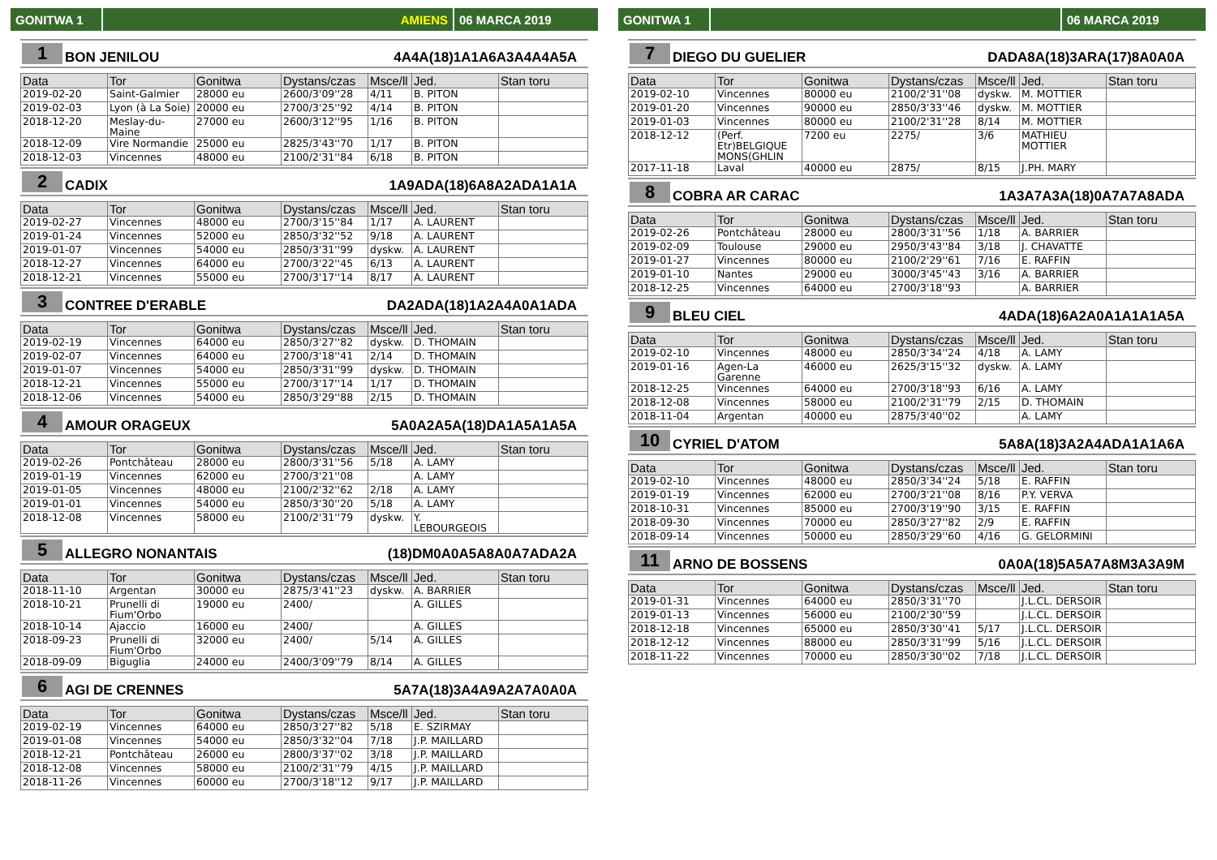GONITWA 1 AMIENS 06 MARCA 2019
1 BON JENILOU 4A4A(18)1A1A6A3A4A4A5A
| Data | Tor | Gonitwa | Dystans/czas | Msce/ll | Jed. | Stan toru |
| --- | --- | --- | --- | --- | --- | --- |
| 2019-02-20 | Saint-Galmier | 28000 eu | 2600/3'09''28 | 4/11 | B. PITON | |
| 2019-02-03 | Lyon (à La Soie) | 20000 eu | 2700/3'25''92 | 4/14 | B. PITON | |
| 2018-12-20 | Meslay-du-Maine | 27000 eu | 2600/3'12''95 | 1/16 | B. PITON | |
| 2018-12-09 | Vire Normandie | 25000 eu | 2825/3'43''70 | 1/17 | B. PITON | |
| 2018-12-03 | Vincennes | 48000 eu | 2100/2'31''84 | 6/18 | B. PITON | |
2 CADIX 1A9ADA(18)6A8A2ADA1A1A
| Data | Tor | Gonitwa | Dystans/czas | Msce/ll | Jed. | Stan toru |
| --- | --- | --- | --- | --- | --- | --- |
| 2019-02-27 | Vincennes | 48000 eu | 2700/3'15''84 | 1/17 | A. LAURENT | |
| 2019-01-24 | Vincennes | 52000 eu | 2850/3'32''52 | 9/18 | A. LAURENT | |
| 2019-01-07 | Vincennes | 54000 eu | 2850/3'31''99 | dyskw. | A. LAURENT | |
| 2018-12-27 | Vincennes | 64000 eu | 2700/3'22''45 | 6/13 | A. LAURENT | |
| 2018-12-21 | Vincennes | 55000 eu | 2700/3'17''14 | 8/17 | A. LAURENT | |
3 CONTREE D'ERABLE DA2ADA(18)1A2A4A0A1ADA
| Data | Tor | Gonitwa | Dystans/czas | Msce/ll | Jed. | Stan toru |
| --- | --- | --- | --- | --- | --- | --- |
| 2019-02-19 | Vincennes | 64000 eu | 2850/3'27''82 | dyskw. | D. THOMAIN | |
| 2019-02-07 | Vincennes | 64000 eu | 2700/3'18''41 | 2/14 | D. THOMAIN | |
| 2019-01-07 | Vincennes | 54000 eu | 2850/3'31''99 | dyskw. | D. THOMAIN | |
| 2018-12-21 | Vincennes | 55000 eu | 2700/3'17''14 | 1/17 | D. THOMAIN | |
| 2018-12-06 | Vincennes | 54000 eu | 2850/3'29''88 | 2/15 | D. THOMAIN | |
4 AMOUR ORAGEUX 5A0A2A5A(18)DA1A5A1A5A
| Data | Tor | Gonitwa | Dystans/czas | Msce/ll | Jed. | Stan toru |
| --- | --- | --- | --- | --- | --- | --- |
| 2019-02-26 | Pontchâteau | 28000 eu | 2800/3'31''56 | 5/18 | A. LAMY | |
| 2019-01-19 | Vincennes | 62000 eu | 2700/3'21''08 | | A. LAMY | |
| 2019-01-05 | Vincennes | 48000 eu | 2100/2'32''62 | 2/18 | A. LAMY | |
| 2019-01-01 | Vincennes | 54000 eu | 2850/3'30''20 | 5/18 | A. LAMY | |
| 2018-12-08 | Vincennes | 58000 eu | 2100/2'31''79 | dyskw. | Y. LEBOURGEOIS | |
5 ALLEGRO NONANTAIS (18)DM0A0A5A8A0A7ADA2A
| Data | Tor | Gonitwa | Dystans/czas | Msce/ll | Jed. | Stan toru |
| --- | --- | --- | --- | --- | --- | --- |
| 2018-11-10 | Argentan | 30000 eu | 2875/3'41''23 | dyskw. | A. BARRIER | |
| 2018-10-21 | Prunelli di Fium'Orbo | 19000 eu | 2400/ | | A. GILLES | |
| 2018-10-14 | Ajaccio | 16000 eu | 2400/ | | A. GILLES | |
| 2018-09-23 | Prunelli di Fium'Orbo | 32000 eu | 2400/ | 5/14 | A. GILLES | |
| 2018-09-09 | Biguglia | 24000 eu | 2400/3'09''79 | 8/14 | A. GILLES | |
6 AGI DE CRENNES 5A7A(18)3A4A9A2A7A0A0A
| Data | Tor | Gonitwa | Dystans/czas | Msce/ll | Jed. | Stan toru |
| --- | --- | --- | --- | --- | --- | --- |
| 2019-02-19 | Vincennes | 64000 eu | 2850/3'27''82 | 5/18 | E. SZIRMAY | |
| 2019-01-08 | Vincennes | 54000 eu | 2850/3'32''04 | 7/18 | J.P. MAILLARD | |
| 2018-12-21 | Pontchâteau | 26000 eu | 2800/3'37''02 | 3/18 | J.P. MAILLARD | |
| 2018-12-08 | Vincennes | 58000 eu | 2100/2'31''79 | 4/15 | J.P. MAILLARD | |
| 2018-11-26 | Vincennes | 60000 eu | 2700/3'18''12 | 9/17 | J.P. MAILLARD | |
GONITWA 1 06 MARCA 2019
7 DIEGO DU GUELIER DADA8A(18)3ARA(17)8A0A0A
| Data | Tor | Gonitwa | Dystans/czas | Msce/ll | Jed. | Stan toru |
| --- | --- | --- | --- | --- | --- | --- |
| 2019-02-10 | Vincennes | 80000 eu | 2100/2'31''08 | dyskw. | M. MOTTIER | |
| 2019-01-20 | Vincennes | 90000 eu | 2850/3'33''46 | dyskw. | M. MOTTIER | |
| 2019-01-03 | Vincennes | 80000 eu | 2100/2'31''28 | 8/14 | M. MOTTIER | |
| 2018-12-12 | (Perf. Etr)BELGIQUE MONS(GHLIN | 7200 eu | 2275/ | 3/6 | MATHIEU MOTTIER | |
| 2017-11-18 | Laval | 40000 eu | 2875/ | 8/15 | J.PH. MARY | |
8 COBRA AR CARAC 1A3A7A3A(18)0A7A7A8ADA
| Data | Tor | Gonitwa | Dystans/czas | Msce/ll | Jed. | Stan toru |
| --- | --- | --- | --- | --- | --- | --- |
| 2019-02-26 | Pontchâteau | 28000 eu | 2800/3'31''56 | 1/18 | A. BARRIER | |
| 2019-02-09 | Toulouse | 29000 eu | 2950/3'43''84 | 3/18 | J. CHAVATTE | |
| 2019-01-27 | Vincennes | 80000 eu | 2100/2'29''61 | 7/16 | E. RAFFIN | |
| 2019-01-10 | Nantes | 29000 eu | 3000/3'45''43 | 3/16 | A. BARRIER | |
| 2018-12-25 | Vincennes | 64000 eu | 2700/3'18''93 | | A. BARRIER | |
9 BLEU CIEL 4ADA(18)6A2A0A1A1A1A5A
| Data | Tor | Gonitwa | Dystans/czas | Msce/ll | Jed. | Stan toru |
| --- | --- | --- | --- | --- | --- | --- |
| 2019-02-10 | Vincennes | 48000 eu | 2850/3'34''24 | 4/18 | A. LAMY | |
| 2019-01-16 | Agen-La Garenne | 46000 eu | 2625/3'15''32 | dyskw. | A. LAMY | |
| 2018-12-25 | Vincennes | 64000 eu | 2700/3'18''93 | 6/16 | A. LAMY | |
| 2018-12-08 | Vincennes | 58000 eu | 2100/2'31''79 | 2/15 | D. THOMAIN | |
| 2018-11-04 | Argentan | 40000 eu | 2875/3'40''02 | | A. LAMY | |
10 CYRIEL D'ATOM 5A8A(18)3A2A4ADA1A1A6A
| Data | Tor | Gonitwa | Dystans/czas | Msce/ll | Jed. | Stan toru |
| --- | --- | --- | --- | --- | --- | --- |
| 2019-02-10 | Vincennes | 48000 eu | 2850/3'34''24 | 5/18 | E. RAFFIN | |
| 2019-01-19 | Vincennes | 62000 eu | 2700/3'21''08 | 8/16 | P.Y. VERVA | |
| 2018-10-31 | Vincennes | 85000 eu | 2700/3'19''90 | 3/15 | E. RAFFIN | |
| 2018-09-30 | Vincennes | 70000 eu | 2850/3'27''82 | 2/9 | E. RAFFIN | |
| 2018-09-14 | Vincennes | 50000 eu | 2850/3'29''60 | 4/16 | G. GELORMINI | |
11 ARNO DE BOSSENS 0A0A(18)5A5A7A8M3A3A9M
| Data | Tor | Gonitwa | Dystans/czas | Msce/ll | Jed. | Stan toru |
| --- | --- | --- | --- | --- | --- | --- |
| 2019-01-31 | Vincennes | 64000 eu | 2850/3'31''70 | | J.L.CL. DERSOIR | |
| 2019-01-13 | Vincennes | 56000 eu | 2100/2'30''59 | | J.L.CL. DERSOIR | |
| 2018-12-18 | Vincennes | 65000 eu | 2850/3'30''41 | 5/17 | J.L.CL. DERSOIR | |
| 2018-12-12 | Vincennes | 88000 eu | 2850/3'31''99 | 5/16 | J.L.CL. DERSOIR | |
| 2018-11-22 | Vincennes | 70000 eu | 2850/3'30''02 | 7/18 | J.L.CL. DERSOIR | |